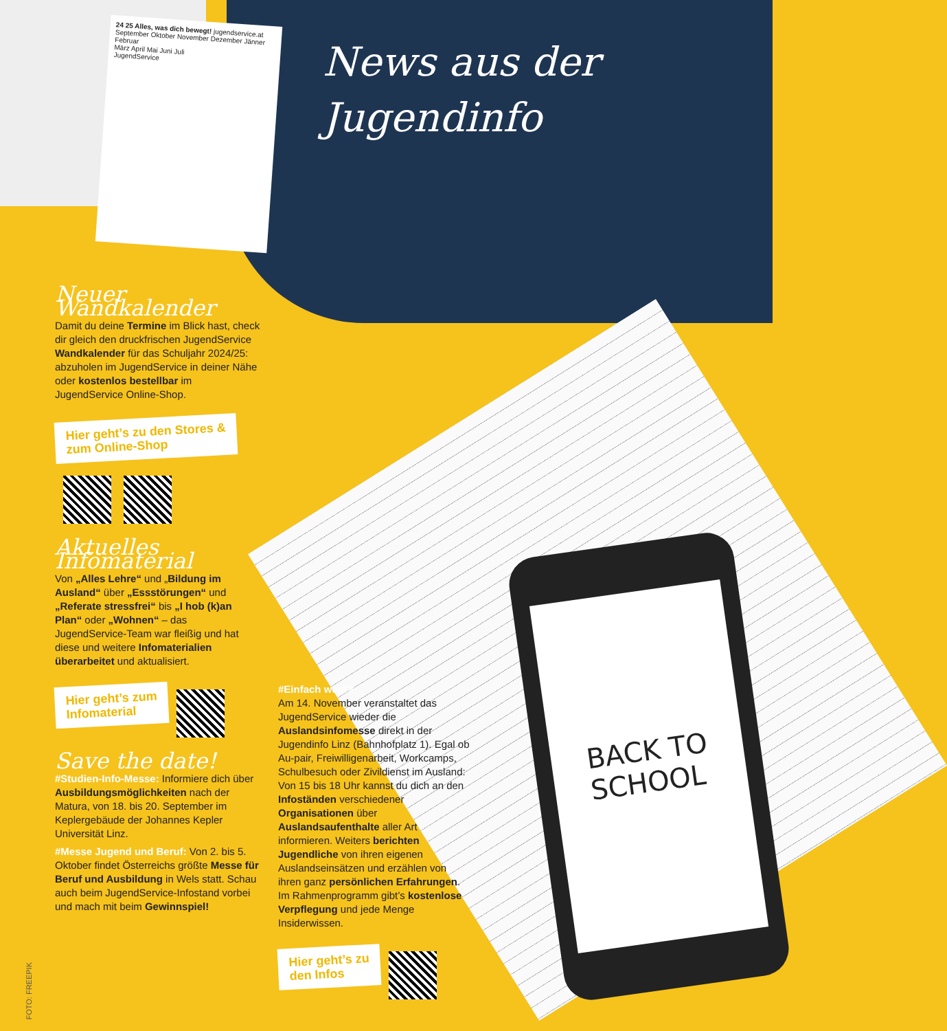BACK TO
SCHOOL
24 25 Alles, was dich bewegt! jugendservice.at
September Oktober November Dezember Jänner Februar
März April Mai Juni Juli
JugendService
News aus der
Jugendinfo
Neuer Wandkalender
Damit du deine Termine im Blick hast, check dir gleich den druckfrischen JugendService Wandkalender für das Schuljahr 2024/25: abzuholen im JugendService in deiner Nähe oder kostenlos bestellbar im JugendService Online-Shop.
Hier geht’s zu den Stores &
zum Online-Shop
Aktuelles Infomaterial
Von „Alles Lehre“ und „Bildung im Ausland“ über „Essstörungen“ und „Referate stressfrei“ bis „I hob (k)an Plan“ oder „Wohnen“ – das JugendService-Team war fleißig und hat diese und weitere Infomaterialien überarbeitet und aktualisiert.
Hier geht’s zum
Infomaterial
Save the date!
#Studien-Info-Messe: Informiere dich über Ausbildungsmöglichkeiten nach der Matura, von 18. bis 20. September im Keplergebäude der Johannes Kepler Universität Linz.
#Messe Jugend und Beruf: Von 2. bis 5. Oktober findet Österreichs größte Messe für Beruf und Ausbildung in Wels statt. Schau auch beim JugendService-Infostand vorbei und mach mit beim Gewinnspiel!
#Einfach weg!?
Am 14. November veranstaltet das JugendService wieder die Auslandsinfomesse direkt in der Jugendinfo Linz (Bahnhofplatz 1). Egal ob Au-pair, Freiwilligenarbeit, Workcamps, Schulbesuch oder Zivildienst im Ausland: Von 15 bis 18 Uhr kannst du dich an den Infoständen verschiedener Organisationen über Auslandsaufenthalte aller Art informieren. Weiters berichten Jugendliche von ihren eigenen Auslandseinsätzen und erzählen von ihren ganz persönlichen Erfahrungen. Im Rahmenprogramm gibt’s kostenlose Verpflegung und jede Menge Insiderwissen.
Hier geht’s zu
den Infos
FOTO: FREEPIK